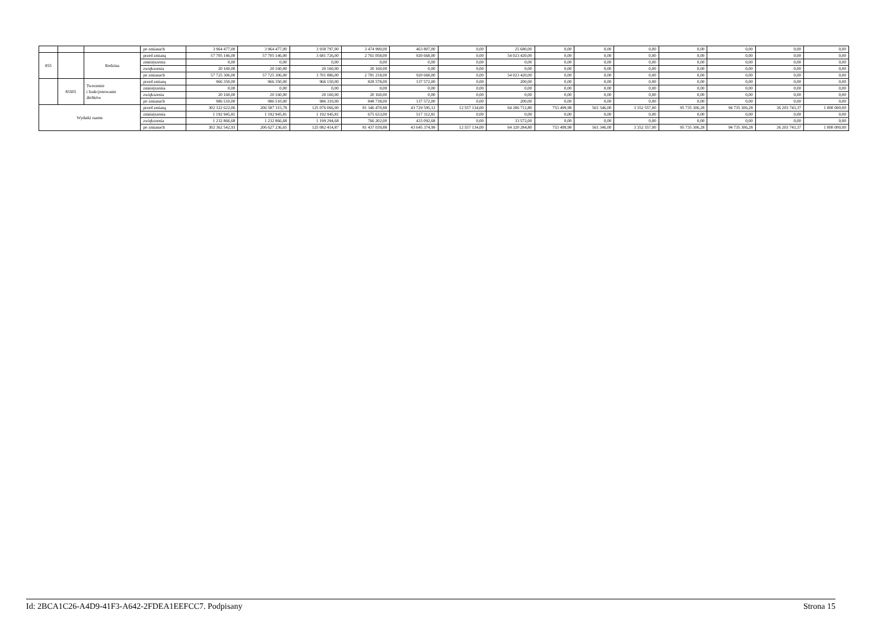| | | | po zmianach | 3 964 477,00 | 3 964 477,00 | 3 938 797,00 | 3 474 990,00 | 463 807,00 | 0,00 | 25 680,00 | 0,00 | 0,00 | 0,00 | 0,00 | 0,00 | 0,00 | 0,00 |
| 855 | | Rodzina | przed zmianą | 57 705 146,00 | 57 705 146,00 | 3 681 726,00 | 2 761 058,00 | 920 668,00 | 0,00 | 54 023 420,00 | 0,00 | 0,00 | 0,00 | 0,00 | 0,00 | 0,00 | 0,00 |
| | | | zmniejszenia | 0,00 | 0,00 | 0,00 | 0,00 | 0,00 | 0,00 | 0,00 | 0,00 | 0,00 | 0,00 | 0,00 | 0,00 | 0,00 | 0,00 |
| | | | zwiększenia | 20 160,00 | 20 160,00 | 20 160,00 | 20 160,00 | 0,00 | 0,00 | 0,00 | 0,00 | 0,00 | 0,00 | 0,00 | 0,00 | 0,00 | 0,00 |
| | | | po zmianach | 57 725 306,00 | 57 725 306,00 | 3 701 886,00 | 2 781 218,00 | 920 668,00 | 0,00 | 54 023 420,00 | 0,00 | 0,00 | 0,00 | 0,00 | 0,00 | 0,00 | 0,00 |
| | 85505 | Tworzenie i funkcjonowanie żłobków | przed zmianą | 966 350,00 | 966 350,00 | 966 150,00 | 828 578,00 | 137 572,00 | 0,00 | 200,00 | 0,00 | 0,00 | 0,00 | 0,00 | 0,00 | 0,00 | 0,00 |
| | | | zmniejszenia | 0,00 | 0,00 | 0,00 | 0,00 | 0,00 | 0,00 | 0,00 | 0,00 | 0,00 | 0,00 | 0,00 | 0,00 | 0,00 | 0,00 |
| | | | zwiększenia | 20 160,00 | 20 160,00 | 20 160,00 | 20 160,00 | 0,00 | 0,00 | 0,00 | 0,00 | 0,00 | 0,00 | 0,00 | 0,00 | 0,00 | 0,00 |
| | | | po zmianach | 986 510,00 | 986 510,00 | 986 310,00 | 848 738,00 | 137 572,00 | 0,00 | 200,00 | 0,00 | 0,00 | 0,00 | 0,00 | 0,00 | 0,00 | 0,00 |
| Wydatki razem | | | przed zmianą | 302 322 622,06 | 206 587 315,78 | 125 076 066,00 | 81 346 470,88 | 43 729 595,12 | 12 557 134,00 | 64 286 712,80 | 753 499,98 | 561 346,00 | 3 352 557,00 | 95 735 306,28 | 94 735 306,28 | 36 203 743,37 | 1 000 000,00 |
| | | | zmniejszenia | 1 192 945,81 | 1 192 945,81 | 1 192 945,81 | 675 633,00 | 517 312,81 | 0,00 | 0,00 | 0,00 | 0,00 | 0,00 | 0,00 | 0,00 | 0,00 | 0,00 |
| | | | zwiększenia | 1 232 866,68 | 1 232 866,68 | 1 199 294,68 | 766 202,00 | 433 092,68 | 0,00 | 33 572,00 | 0,00 | 0,00 | 0,00 | 0,00 | 0,00 | 0,00 | 0,00 |
| | | | po zmianach | 302 362 542,93 | 206 627 236,65 | 125 082 414,87 | 81 437 039,88 | 43 645 374,99 | 12 557 134,00 | 64 320 284,80 | 753 499,98 | 561 346,00 | 3 352 557,00 | 95 735 306,28 | 94 735 306,28 | 36 203 743,37 | 1 000 000,00 |
Id: 2BCA1C26-A4D9-41F3-A642-2FDEA1EEFCC7. Podpisany Strona 15